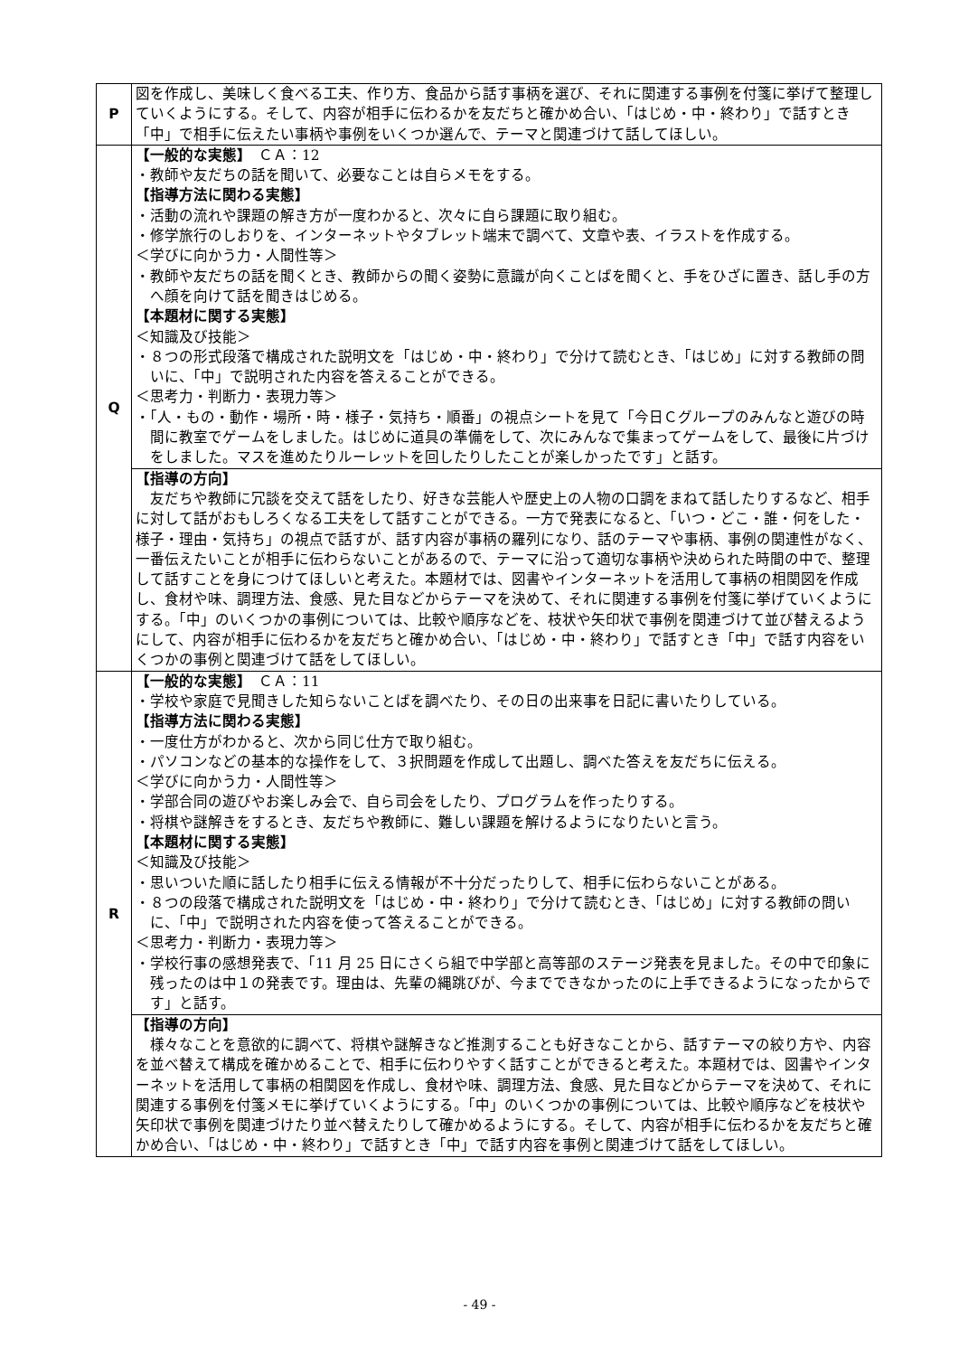| P | 図を作成し、美味しく食べる工夫、作り方、食品から話す事柄を選び、それに関連する事例を付箋に挙げて整理していくようにする。そして、内容が相手に伝わるかを友だちと確かめ合い、「はじめ・中・終わり」で話すとき「中」で相手に伝えたい事柄や事例をいくつか選んで、テーマと関連づけて話してほしい。 |
| Q | 【一般的な実態】 ＣＡ：12 ・教師や友だちの話を聞いて、必要なことは自らメモをする。 【指導方法に関わる実態】 ・活動の流れや課題の解き方が一度わかると、次々に自ら課題に取り組む。 ・修学旅行のしおりを、インターネットやタブレット端末で調べて、文章や表、イラストを作成する。 ＜学びに向かう力・人間性等＞ ・教師や友だちの話を聞くとき、教師からの聞く姿勢に意識が向くことばを聞くと、手をひざに置き、話し手の方へ顔を向けて話を聞きはじめる。 【本題材に関する実態】 ＜知識及び技能＞ ・８つの形式段落で構成された説明文を「はじめ・中・終わり」で分けて読むとき、「はじめ」に対する教師の問いに、「中」で説明された内容を答えることができる。 ＜思考力・判断力・表現力等＞ ・「人・もの・動作・場所・時・様子・気持ち・順番」の視点シートを見て「今日Ｃグループのみんなと遊びの時間に教室でゲームをしました。はじめに道具の準備をして、次にみんなで集まってゲームをして、最後に片づけをしました。マスを進めたりルーレットを回したりしたことが楽しかったです」と話す。 |
| | 【指導の方向】 友だちや教師に冗談を交えて話をしたり、好きな芸能人や歴史上の人物の口調をまねて話したりするなど、相手に対して話がおもしろくなる工夫をして話すことができる。一方で発表になると、「いつ・どこ・誰・何をした・様子・理由・気持ち」の視点で話すが、話す内容が事柄の羅列になり、話のテーマや事柄、事例の関連性がなく、一番伝えたいことが相手に伝わらないことがあるので、テーマに沿って適切な事柄や決められた時間の中で、整理して話すことを身につけてほしいと考えた。本題材では、図書やインターネットを活用して事柄の相関図を作成し、食材や味、調理方法、食感、見た目などからテーマを決めて、それに関連する事例を付箋に挙げていくようにする。「中」のいくつかの事例については、比較や順序などを、枝状や矢印状で事例を関連づけて並び替えるようにして、内容が相手に伝わるかを友だちと確かめ合い、「はじめ・中・終わり」で話すとき「中」で話す内容をいくつかの事例と関連づけて話をしてほしい。 |
| R | 【一般的な実態】 ＣＡ：11 ・学校や家庭で見聞きした知らないことばを調べたり、その日の出来事を日記に書いたりしている。 【指導方法に関わる実態】 ・一度仕方がわかると、次から同じ仕方で取り組む。 ・パソコンなどの基本的な操作をして、３択問題を作成して出題し、調べた答えを友だちに伝える。 ＜学びに向かう力・人間性等＞ ・学部合同の遊びやお楽しみ会で、自ら司会をしたり、プログラムを作ったりする。 ・将棋や謎解きをするとき、友だちや教師に、難しい課題を解けるようになりたいと言う。 【本題材に関する実態】 ＜知識及び技能＞ ・思いついた順に話したり相手に伝える情報が不十分だったりして、相手に伝わらないことがある。 ・８つの段落で構成された説明文を「はじめ・中・終わり」で分けて読むとき、「はじめ」に対する教師の問いに、「中」で説明された内容を使って答えることができる。 ＜思考力・判断力・表現力等＞ ・学校行事の感想発表で、「11 月 25 日にさくら組で中学部と高等部のステージ発表を見ました。その中で印象に残ったのは中１の発表です。理由は、先輩の縄跳びが、今までできなかったのに上手できるようになったからです」と話す。 |
| | 【指導の方向】 様々なことを意欲的に調べて、将棋や謎解きなど推測することも好きなことから、話すテーマの絞り方や、内容を並べ替えて構成を確かめることで、相手に伝わりやすく話すことができると考えた。本題材では、図書やインターネットを活用して事柄の相関図を作成し、食材や味、調理方法、食感、見た目などからテーマを決めて、それに関連する事例を付箋メモに挙げていくようにする。「中」のいくつかの事例については、比較や順序などを枝状や矢印状で事例を関連づけたり並べ替えたりして確かめるようにする。そして、内容が相手に伝わるかを友だちと確かめ合い、「はじめ・中・終わり」で話すとき「中」で話す内容を事例と関連づけて話をしてほしい。 |
- 49 -